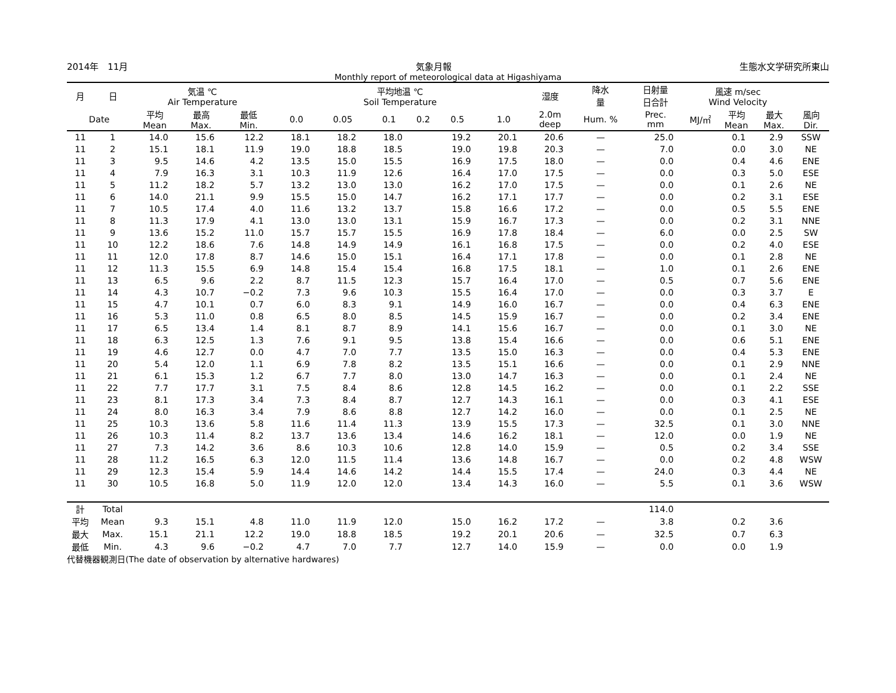2014年　11月 気象月報 生態水文学研究所東山
Monthly report of meteorological data at Higashiyama
| 月 | 日 | 気温 ℃ Air Temperature | | | 平均地温 ℃ Soil Temperature | | | | | | 湿度 | 降水 量 | 日射量 日合計 | 風速 m/sec Wind Velocity | | | |
| --- | --- | --- | --- | --- | --- | --- | --- | --- | --- | --- | --- | --- | --- | --- | --- | --- | --- |
| Date | | 平均 Mean | 最高 Max. | 最低 Min. | 0.0 | 0.05 | 0.1 | 0.2 | 0.5 | 1.0 | 2.0m deep | Hum. % | Prec. mm | MJ/㎡ | 平均 Mean | 最大 Max. | 風向 Dir. |
| 11 | 1 | 14.0 | 15.6 | 12.2 | 18.1 | 18.2 | 18.0 | | 19.2 | 20.1 | 20.6 | — | 25.0 | | 0.1 | 2.9 | SSW |
| 11 | 2 | 15.1 | 18.1 | 11.9 | 19.0 | 18.8 | 18.5 | | 19.0 | 19.8 | 20.3 | — | 7.0 | | 0.0 | 3.0 | NE |
| 11 | 3 | 9.5 | 14.6 | 4.2 | 13.5 | 15.0 | 15.5 | | 16.9 | 17.5 | 18.0 | — | 0.0 | | 0.4 | 4.6 | ENE |
| 11 | 4 | 7.9 | 16.3 | 3.1 | 10.3 | 11.9 | 12.6 | | 16.4 | 17.0 | 17.5 | — | 0.0 | | 0.3 | 5.0 | ESE |
| 11 | 5 | 11.2 | 18.2 | 5.7 | 13.2 | 13.0 | 13.0 | | 16.2 | 17.0 | 17.5 | — | 0.0 | | 0.1 | 2.6 | NE |
| 11 | 6 | 14.0 | 21.1 | 9.9 | 15.5 | 15.0 | 14.7 | | 16.2 | 17.1 | 17.7 | — | 0.0 | | 0.2 | 3.1 | ESE |
| 11 | 7 | 10.5 | 17.4 | 4.0 | 11.6 | 13.2 | 13.7 | | 15.8 | 16.6 | 17.2 | — | 0.0 | | 0.5 | 5.5 | ENE |
| 11 | 8 | 11.3 | 17.9 | 4.1 | 13.0 | 13.0 | 13.1 | | 15.9 | 16.7 | 17.3 | — | 0.0 | | 0.2 | 3.1 | NNE |
| 11 | 9 | 13.6 | 15.2 | 11.0 | 15.7 | 15.7 | 15.5 | | 16.9 | 17.8 | 18.4 | — | 6.0 | | 0.0 | 2.5 | SW |
| 11 | 10 | 12.2 | 18.6 | 7.6 | 14.8 | 14.9 | 14.9 | | 16.1 | 16.8 | 17.5 | — | 0.0 | | 0.2 | 4.0 | ESE |
| 11 | 11 | 12.0 | 17.8 | 8.7 | 14.6 | 15.0 | 15.1 | | 16.4 | 17.1 | 17.8 | — | 0.0 | | 0.1 | 2.8 | NE |
| 11 | 12 | 11.3 | 15.5 | 6.9 | 14.8 | 15.4 | 15.4 | | 16.8 | 17.5 | 18.1 | — | 1.0 | | 0.1 | 2.6 | ENE |
| 11 | 13 | 6.5 | 9.6 | 2.2 | 8.7 | 11.5 | 12.3 | | 15.7 | 16.4 | 17.0 | — | 0.5 | | 0.7 | 5.6 | ENE |
| 11 | 14 | 4.3 | 10.7 | −0.2 | 7.3 | 9.6 | 10.3 | | 15.5 | 16.4 | 17.0 | — | 0.0 | | 0.3 | 3.7 | E |
| 11 | 15 | 4.7 | 10.1 | 0.7 | 6.0 | 8.3 | 9.1 | | 14.9 | 16.0 | 16.7 | — | 0.0 | | 0.4 | 6.3 | ENE |
| 11 | 16 | 5.3 | 11.0 | 0.8 | 6.5 | 8.0 | 8.5 | | 14.5 | 15.9 | 16.7 | — | 0.0 | | 0.2 | 3.4 | ENE |
| 11 | 17 | 6.5 | 13.4 | 1.4 | 8.1 | 8.7 | 8.9 | | 14.1 | 15.6 | 16.7 | — | 0.0 | | 0.1 | 3.0 | NE |
| 11 | 18 | 6.3 | 12.5 | 1.3 | 7.6 | 9.1 | 9.5 | | 13.8 | 15.4 | 16.6 | — | 0.0 | | 0.6 | 5.1 | ENE |
| 11 | 19 | 4.6 | 12.7 | 0.0 | 4.7 | 7.0 | 7.7 | | 13.5 | 15.0 | 16.3 | — | 0.0 | | 0.4 | 5.3 | ENE |
| 11 | 20 | 5.4 | 12.0 | 1.1 | 6.9 | 7.8 | 8.2 | | 13.5 | 15.1 | 16.6 | — | 0.0 | | 0.1 | 2.9 | NNE |
| 11 | 21 | 6.1 | 15.3 | 1.2 | 6.7 | 7.7 | 8.0 | | 13.0 | 14.7 | 16.3 | — | 0.0 | | 0.1 | 2.4 | NE |
| 11 | 22 | 7.7 | 17.7 | 3.1 | 7.5 | 8.4 | 8.6 | | 12.8 | 14.5 | 16.2 | — | 0.0 | | 0.1 | 2.2 | SSE |
| 11 | 23 | 8.1 | 17.3 | 3.4 | 7.3 | 8.4 | 8.7 | | 12.7 | 14.3 | 16.1 | — | 0.0 | | 0.3 | 4.1 | ESE |
| 11 | 24 | 8.0 | 16.3 | 3.4 | 7.9 | 8.6 | 8.8 | | 12.7 | 14.2 | 16.0 | — | 0.0 | | 0.1 | 2.5 | NE |
| 11 | 25 | 10.3 | 13.6 | 5.8 | 11.6 | 11.4 | 11.3 | | 13.9 | 15.5 | 17.3 | — | 32.5 | | 0.1 | 3.0 | NNE |
| 11 | 26 | 10.3 | 11.4 | 8.2 | 13.7 | 13.6 | 13.4 | | 14.6 | 16.2 | 18.1 | — | 12.0 | | 0.0 | 1.9 | NE |
| 11 | 27 | 7.3 | 14.2 | 3.6 | 8.6 | 10.3 | 10.6 | | 12.8 | 14.0 | 15.9 | — | 0.5 | | 0.2 | 3.4 | SSE |
| 11 | 28 | 11.2 | 16.5 | 6.3 | 12.0 | 11.5 | 11.4 | | 13.6 | 14.8 | 16.7 | — | 0.0 | | 0.2 | 4.8 | WSW |
| 11 | 29 | 12.3 | 15.4 | 5.9 | 14.4 | 14.6 | 14.2 | | 14.4 | 15.5 | 17.4 | — | 24.0 | | 0.3 | 4.4 | NE |
| 11 | 30 | 10.5 | 16.8 | 5.0 | 11.9 | 12.0 | 12.0 | | 13.4 | 14.3 | 16.0 | — | 5.5 | | 0.1 | 3.6 | WSW |
| 計 | Total | | | | | | | | | | | | 114.0 | | | | |
| 平均 | Mean | 9.3 | 15.1 | 4.8 | 11.0 | 11.9 | 12.0 | | 15.0 | 16.2 | 17.2 | — | 3.8 | | 0.2 | 3.6 | |
| 最大 | Max. | 15.1 | 21.1 | 12.2 | 19.0 | 18.8 | 18.5 | | 19.2 | 20.1 | 20.6 | — | 32.5 | | 0.7 | 6.3 | |
| 最低 | Min. | 4.3 | 9.6 | −0.2 | 4.7 | 7.0 | 7.7 | | 12.7 | 14.0 | 15.9 | — | 0.0 | | 0.0 | 1.9 | |
代替機器観測日(The date of observation by alternative hardwares)